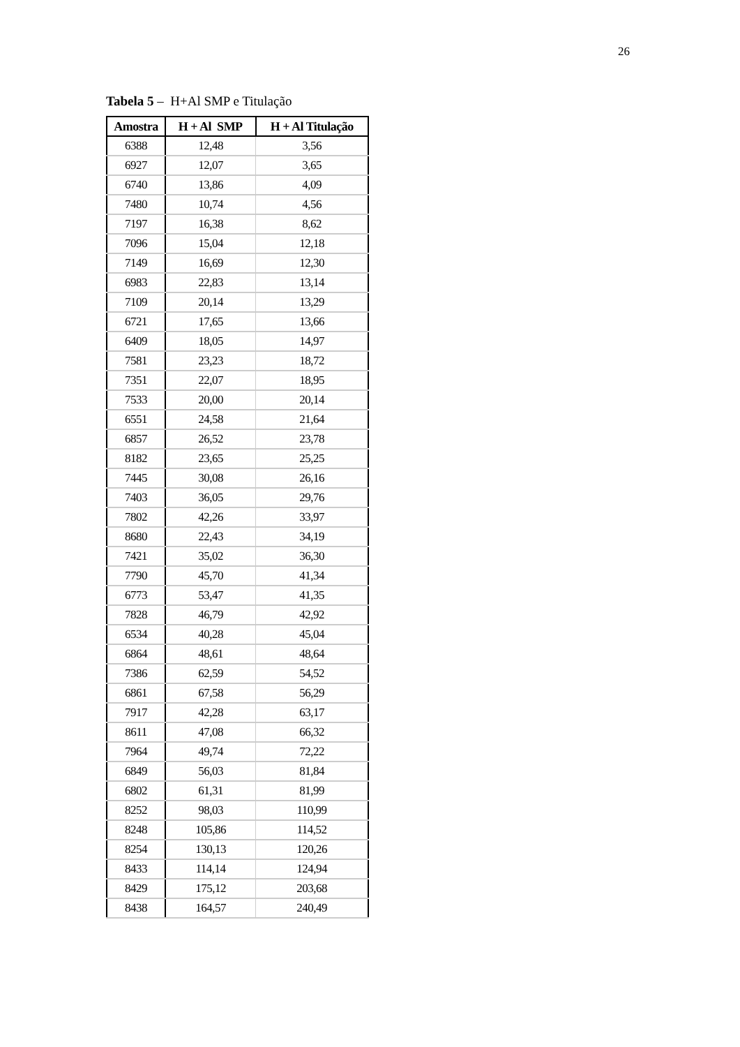26
Tabela 5 – H+Al SMP e Titulação
| Amostra | H + Al SMP | H + Al Titulação |
| --- | --- | --- |
| 6388 | 12,48 | 3,56 |
| 6927 | 12,07 | 3,65 |
| 6740 | 13,86 | 4,09 |
| 7480 | 10,74 | 4,56 |
| 7197 | 16,38 | 8,62 |
| 7096 | 15,04 | 12,18 |
| 7149 | 16,69 | 12,30 |
| 6983 | 22,83 | 13,14 |
| 7109 | 20,14 | 13,29 |
| 6721 | 17,65 | 13,66 |
| 6409 | 18,05 | 14,97 |
| 7581 | 23,23 | 18,72 |
| 7351 | 22,07 | 18,95 |
| 7533 | 20,00 | 20,14 |
| 6551 | 24,58 | 21,64 |
| 6857 | 26,52 | 23,78 |
| 8182 | 23,65 | 25,25 |
| 7445 | 30,08 | 26,16 |
| 7403 | 36,05 | 29,76 |
| 7802 | 42,26 | 33,97 |
| 8680 | 22,43 | 34,19 |
| 7421 | 35,02 | 36,30 |
| 7790 | 45,70 | 41,34 |
| 6773 | 53,47 | 41,35 |
| 7828 | 46,79 | 42,92 |
| 6534 | 40,28 | 45,04 |
| 6864 | 48,61 | 48,64 |
| 7386 | 62,59 | 54,52 |
| 6861 | 67,58 | 56,29 |
| 7917 | 42,28 | 63,17 |
| 8611 | 47,08 | 66,32 |
| 7964 | 49,74 | 72,22 |
| 6849 | 56,03 | 81,84 |
| 6802 | 61,31 | 81,99 |
| 8252 | 98,03 | 110,99 |
| 8248 | 105,86 | 114,52 |
| 8254 | 130,13 | 120,26 |
| 8433 | 114,14 | 124,94 |
| 8429 | 175,12 | 203,68 |
| 8438 | 164,57 | 240,49 |